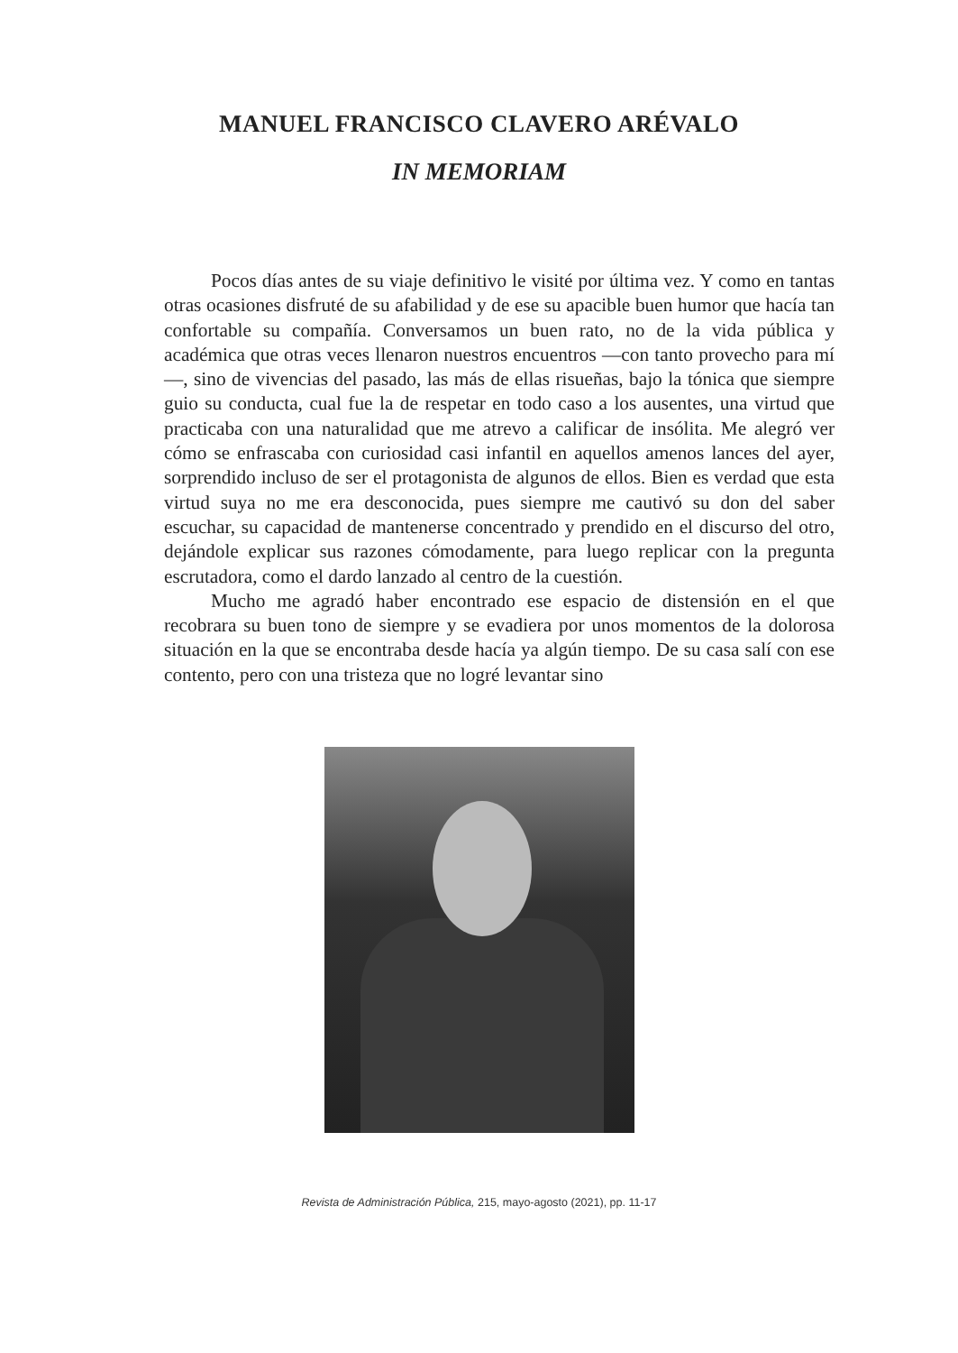MANUEL FRANCISCO CLAVERO ARÉVALO
IN MEMORIAM
Pocos días antes de su viaje definitivo le visité por última vez. Y como en tantas otras ocasiones disfruté de su afabilidad y de ese su apacible buen humor que hacía tan confortable su compañía. Conversamos un buen rato, no de la vida pública y académica que otras veces llenaron nuestros encuentros —con tanto provecho para mí—, sino de vivencias del pasado, las más de ellas risueñas, bajo la tónica que siempre guio su conducta, cual fue la de respetar en todo caso a los ausentes, una virtud que practicaba con una naturalidad que me atrevo a calificar de insólita. Me alegró ver cómo se enfrascaba con curiosidad casi infantil en aquellos amenos lances del ayer, sorprendido incluso de ser el protagonista de algunos de ellos. Bien es verdad que esta virtud suya no me era desconocida, pues siempre me cautivó su don del saber escuchar, su capacidad de mantenerse concentrado y prendido en el discurso del otro, dejándole explicar sus razones cómodamente, para luego replicar con la pregunta escrutadora, como el dardo lanzado al centro de la cuestión.
Mucho me agradó haber encontrado ese espacio de distensión en el que recobrara su buen tono de siempre y se evadiera por unos momentos de la dolorosa situación en la que se encontraba desde hacía ya algún tiempo. De su casa salí con ese contento, pero con una tristeza que no logré levantar sino
Revista de Administración Pública, 215, mayo-agosto (2021), pp. 11-17